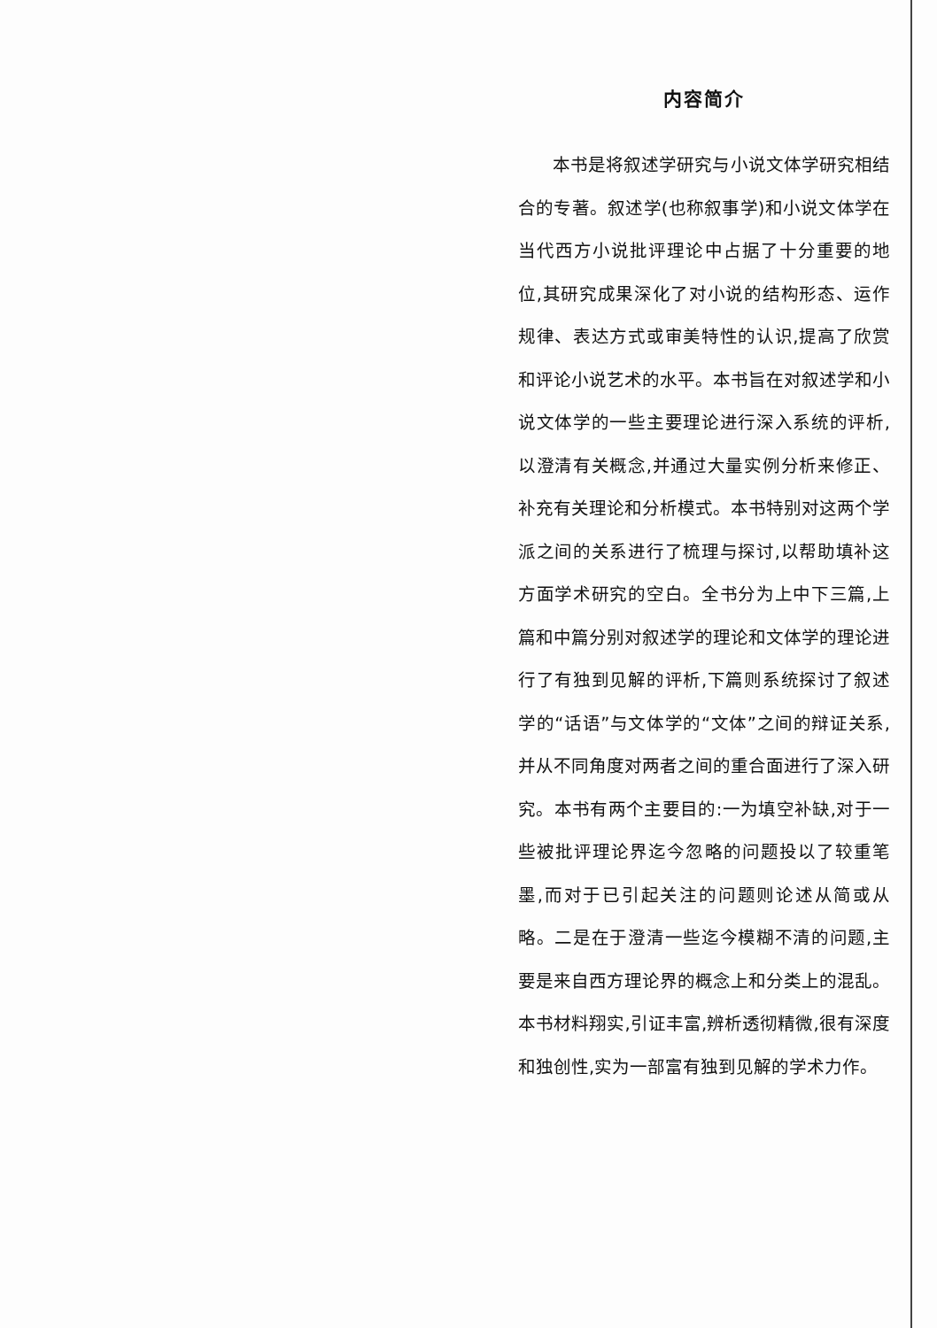内容简介
本书是将叙述学研究与小说文体学研究相结合的专著。叙述学(也称叙事学)和小说文体学在当代西方小说批评理论中占据了十分重要的地位,其研究成果深化了对小说的结构形态、运作规律、表达方式或审美特性的认识,提高了欣赏和评论小说艺术的水平。本书旨在对叙述学和小说文体学的一些主要理论进行深入系统的评析,以澄清有关概念,并通过大量实例分析来修正、补充有关理论和分析模式。本书特别对这两个学派之间的关系进行了梳理与探讨,以帮助填补这方面学术研究的空白。全书分为上中下三篇,上篇和中篇分别对叙述学的理论和文体学的理论进行了有独到见解的评析,下篇则系统探讨了叙述学的“话语”与文体学的“文体”之间的辩证关系,并从不同角度对两者之间的重合面进行了深入研究。本书有两个主要目的:一为填空补缺,对于一些被批评理论界迄今忽略的问题投以了较重笔墨,而对于已引起关注的问题则论述从简或从略。二是在于澄清一些迄今模糊不清的问题,主要是来自西方理论界的概念上和分类上的混乱。本书材料翔实,引证丰富,辨析透彻精微,很有深度和独创性,实为一部富有独到见解的学术力作。